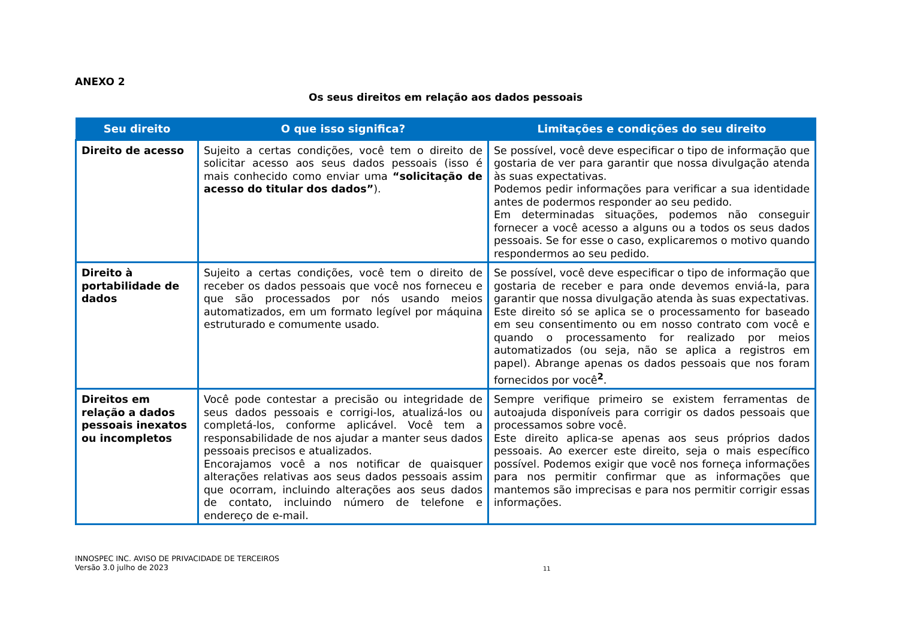ANEXO 2
Os seus direitos em relação aos dados pessoais
| Seu direito | O que isso significa? | Limitações e condições do seu direito |
| --- | --- | --- |
| Direito de acesso | Sujeito a certas condições, você tem o direito de solicitar acesso aos seus dados pessoais (isso é mais conhecido como enviar uma “solicitação de acesso do titular dos dados” ). | Se possível, você deve especificar o tipo de informação que gostaria de ver para garantir que nossa divulgação atenda às suas expectativas. Podemos pedir informações para verificar a sua identidade antes de podermos responder ao seu pedido. Em determinadas situações, podemos não conseguir fornecer a você acesso a alguns ou a todos os seus dados pessoais. Se for esse o caso, explicaremos o motivo quando respondermos ao seu pedido. |
| Direito à portabilidade de dados | Sujeito a certas condições, você tem o direito de receber os dados pessoais que você nos forneceu e que são processados por nós usando meios automatizados, em um formato legível por máquina estruturado e comumente usado. | Se possível, você deve especificar o tipo de informação que gostaria de receber e para onde devemos enviá-la, para garantir que nossa divulgação atenda às suas expectativas. Este direito só se aplica se o processamento for baseado em seu consentimento ou em nosso contrato com você e quando o processamento for realizado por meios automatizados (ou seja, não se aplica a registros em papel). Abrange apenas os dados pessoais que nos foram fornecidos por você<sup>2</sup>. |
| Direitos em relação a dados pessoais inexatos ou incompletos | Você pode contestar a precisão ou integridade de seus dados pessoais e corrigi-los, atualizá-los ou completá-los, conforme aplicável. Você tem a responsabilidade de nos ajudar a manter seus dados pessoais precisos e atualizados. Encorajamos você a nos notificar de quaisquer alterações relativas aos seus dados pessoais assim que ocorram, incluindo alterações aos seus dados de contato, incluindo número de telefone e endereço de e-mail. | Sempre verifique primeiro se existem ferramentas de autoajuda disponíveis para corrigir os dados pessoais que processamos sobre você. Este direito aplica-se apenas aos seus próprios dados pessoais. Ao exercer este direito, seja o mais específico possível. Podemos exigir que você nos forneça informações para nos permitir confirmar que as informações que mantemos são imprecisas e para nos permitir corrigir essas informações. |
INNOSPEC INC. AVISO DE PRIVACIDADE DE TERCEIROS
Versão 3.0 julho de 2023
11